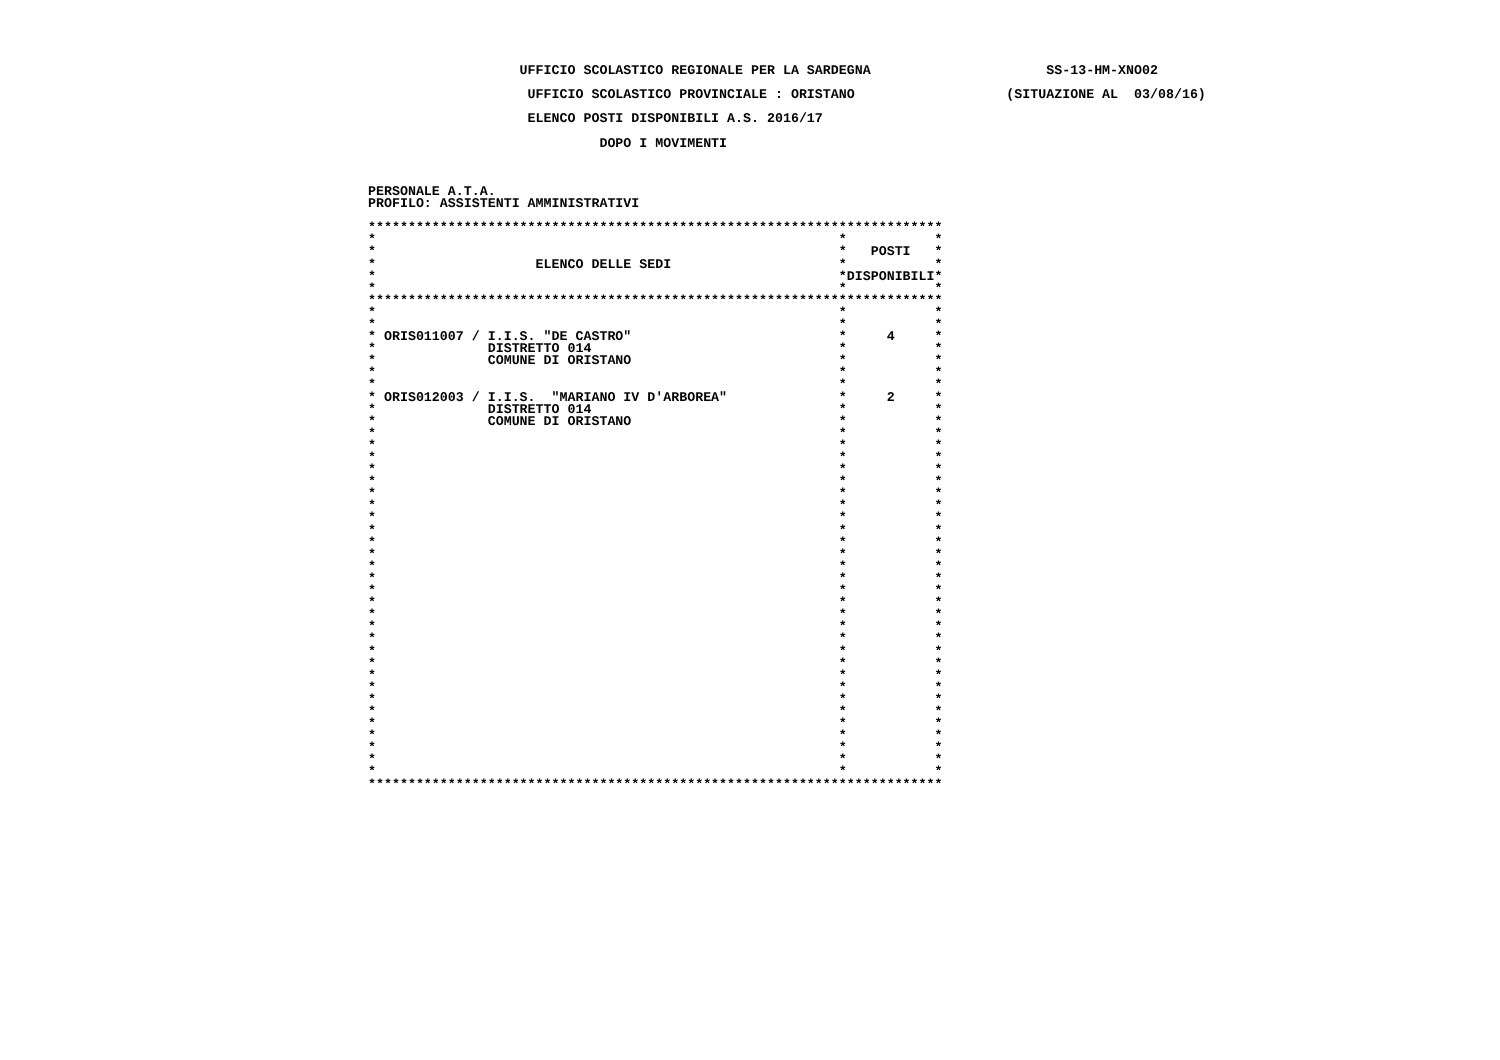UFFICIO SCOLASTICO REGIONALE PER LA SARDEGNA                      SS-13-HM-XNO02

                    UFFICIO SCOLASTICO PROVINCIALE : ORISTANO                   (SITUAZIONE AL  03/08/16)

                    ELENCO POSTI DISPONIBILI A.S. 2016/17

                             DOPO I MOVIMENTI



PERSONALE A.T.A.
PROFILO: ASSISTENTI AMMINISTRATIVI

************************************************************************
*                                                          *           *
*                                                          *   POSTI   *
*                    ELENCO DELLE SEDI                     *           *
*                                                          *DISPONIBILI*
*                                                          *           *
************************************************************************
*                                                          *           *
*                                                          *           *
* ORIS011007 / I.I.S. "DE CASTRO"                          *     4     *
*              DISTRETTO 014                               *           *
*              COMUNE DI ORISTANO                          *           *
*                                                          *           *
*                                                          *           *
* ORIS012003 / I.I.S.  "MARIANO IV D'ARBOREA"              *     2     *
*              DISTRETTO 014                               *           *
*              COMUNE DI ORISTANO                          *           *
*                                                          *           *
*                                                          *           *
*                                                          *           *
*                                                          *           *
*                                                          *           *
*                                                          *           *
*                                                          *           *
*                                                          *           *
*                                                          *           *
*                                                          *           *
*                                                          *           *
*                                                          *           *
*                                                          *           *
*                                                          *           *
*                                                          *           *
*                                                          *           *
*                                                          *           *
*                                                          *           *
*                                                          *           *
*                                                          *           *
*                                                          *           *
*                                                          *           *
*                                                          *           *
*                                                          *           *
*                                                          *           *
*                                                          *           *
*                                                          *           *
*                                                          *           *
*                                                          *           *
************************************************************************